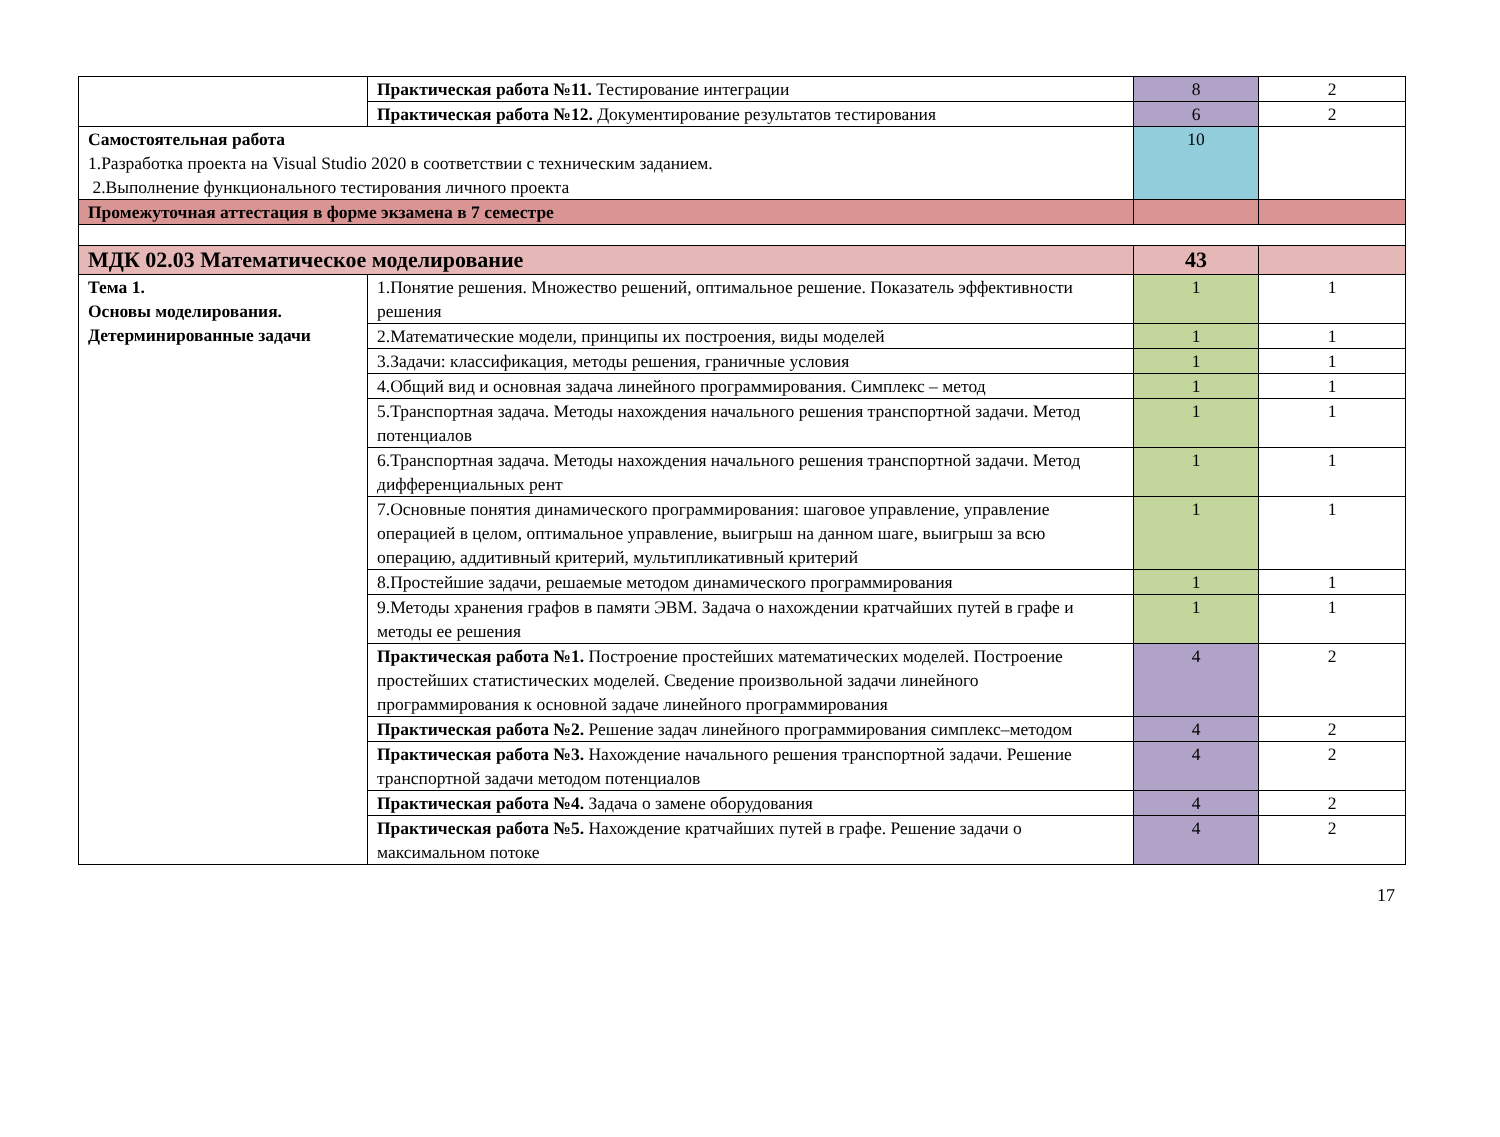| | Практическая работа №11. Тестирование интеграции | 8 | 2 |
| | Практическая работа №12. Документирование результатов тестирования | 6 | 2 |
| Самостоятельная работа 1.Разработка проекта на Visual Studio 2020 в соответствии с техническим заданием. 2.Выполнение функционального тестирования личного проекта | | 10 | |
| Промежуточная аттестация в форме экзамена в 7 семестре | | | |
| МДК 02.03 Математическое моделирование | | 43 | |
| Тема 1. Основы моделирования. Детерминированные задачи | 1.Понятие решения. Множество решений, оптимальное решение. Показатель эффективности решения | 1 | 1 |
| | 2.Математические модели, принципы их построения, виды моделей | 1 | 1 |
| | 3.Задачи: классификация, методы решения, граничные условия | 1 | 1 |
| | 4.Общий вид и основная задача линейного программирования. Симплекс – метод | 1 | 1 |
| | 5.Транспортная задача. Методы нахождения начального решения транспортной задачи. Метод потенциалов | 1 | 1 |
| | 6.Транспортная задача. Методы нахождения начального решения транспортной задачи. Метод дифференциальных рент | 1 | 1 |
| | 7.Основные понятия динамического программирования: шаговое управление, управление операцией в целом, оптимальное управление, выигрыш на данном шаге, выигрыш за всю операцию, аддитивный критерий, мультипликативный критерий | 1 | 1 |
| | 8.Простейшие задачи, решаемые методом динамического программирования | 1 | 1 |
| | 9.Методы хранения графов в памяти ЭВМ. Задача о нахождении кратчайших путей в графе и методы ее решения | 1 | 1 |
| | Практическая работа №1. Построение простейших математических моделей. Построение простейших статистических моделей. Сведение произвольной задачи линейного программирования к основной задаче линейного программирования | 4 | 2 |
| | Практическая работа №2. Решение задач линейного программирования симплекс–методом | 4 | 2 |
| | Практическая работа №3. Нахождение начального решения транспортной задачи. Решение транспортной задачи методом потенциалов | 4 | 2 |
| | Практическая работа №4. Задача о замене оборудования | 4 | 2 |
| | Практическая работа №5. Нахождение кратчайших путей в графе. Решение задачи о максимальном потоке | 4 | 2 |
17